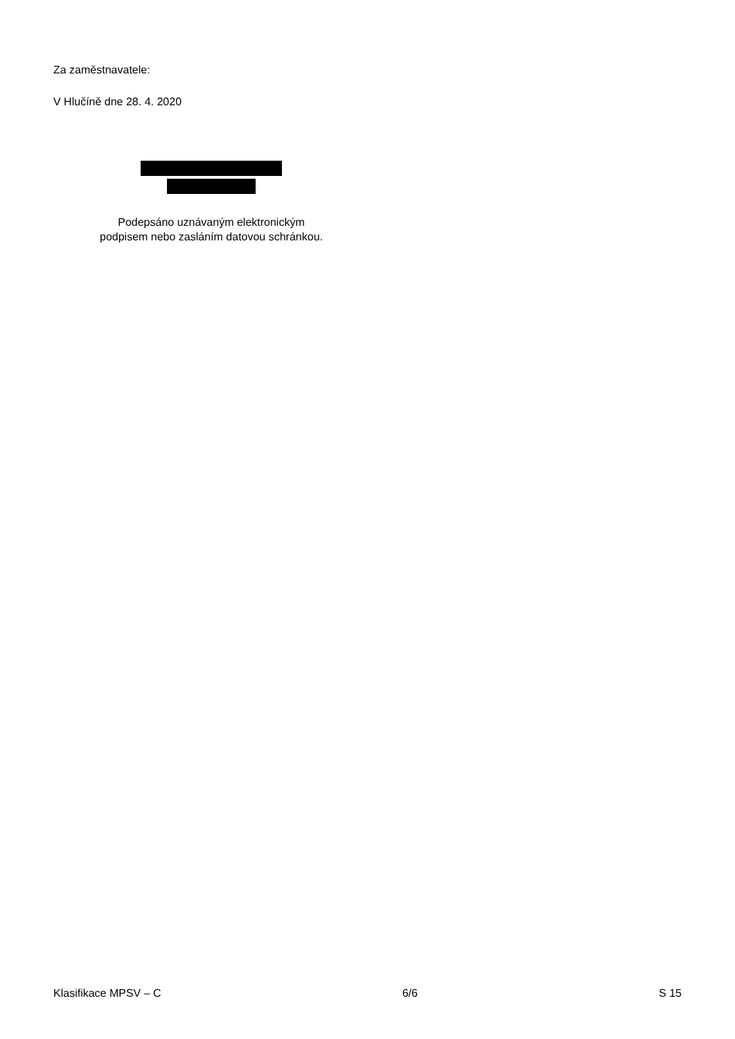Za zaměstnavatele:
V Hlučíně dne 28. 4. 2020
Podepsáno uznávaným elektronickým
podpisem nebo zasláním datovou schránkou.
Klasifikace MPSV – C 6/6 S 15